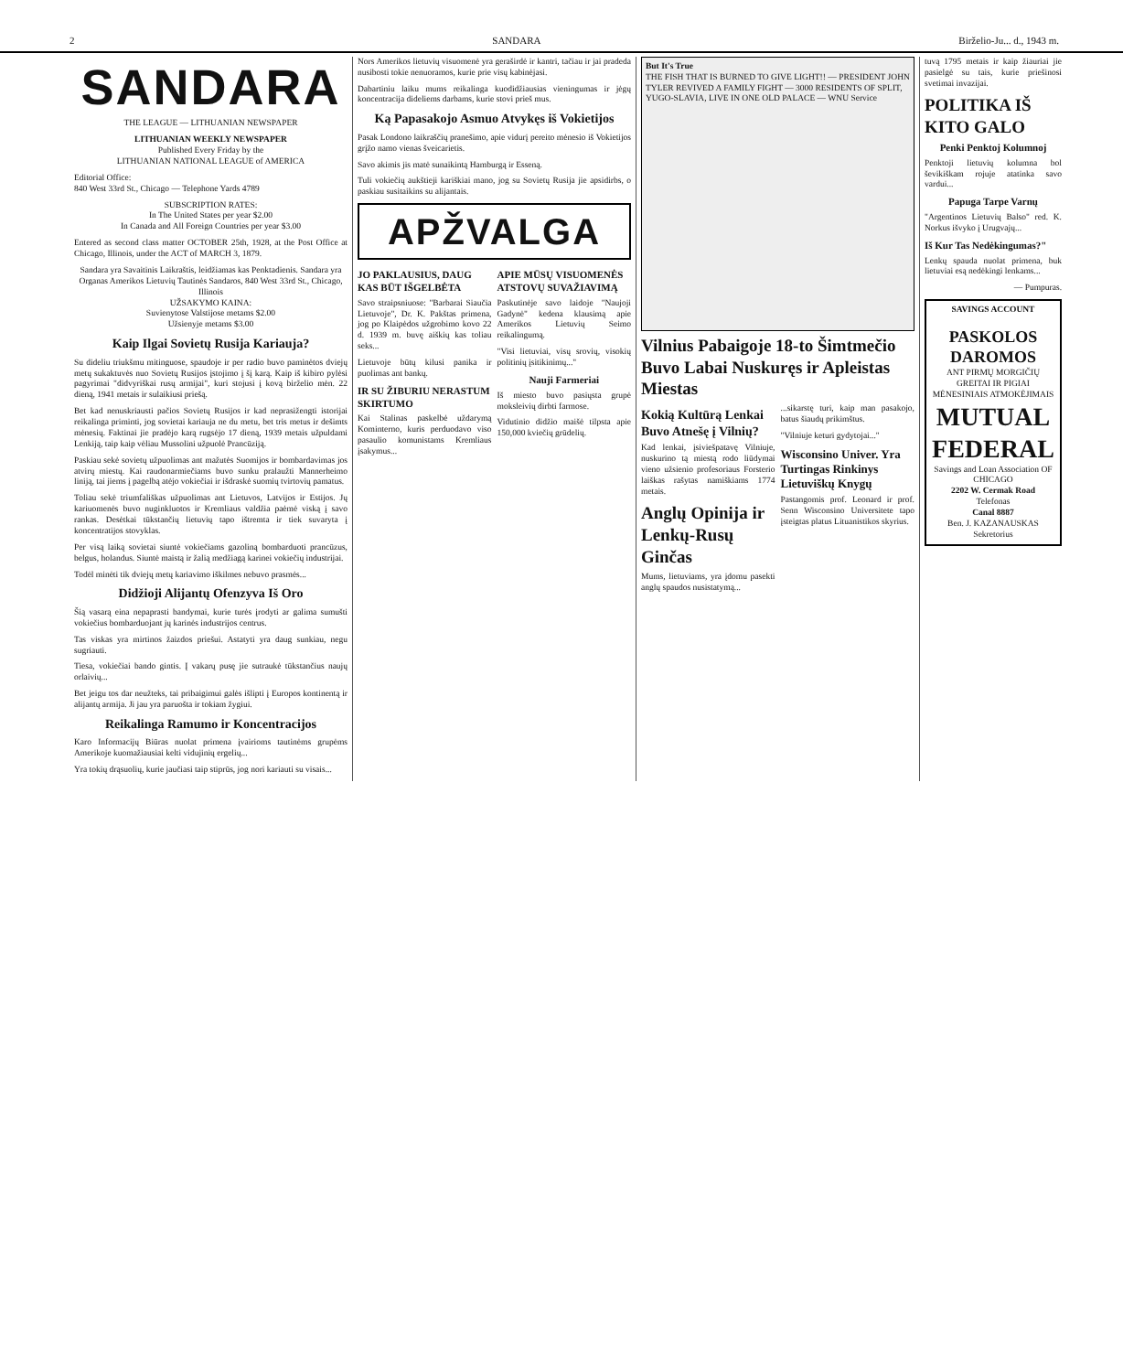2 SANDARA Birželio-Ju... d., 1943 m.
SANDARA
THE LEAGUE — LITHUANIAN NEWSPAPER
LITHUANIAN WEEKLY NEWSPAPER
Published Every Friday by the
LITHUANIAN NATIONAL LEAGUE of AMERICA
Editorial Office:
840 West 33rd St., Chicago — Telephone Yards 4789
SUBSCRIPTION RATES:
In The United States per year $2.00
In Canada and All Foreign Countries per year $3.00
Entered as second class matter OCTOBER 25th, 1928, at the Post Office at Chicago, Illinois, under the ACT of MARCH 3, 1879.
Sandara yra Savaitinis Laikraštis, leidžiamas kas Penktadienis. Sandara yra Organas Amerikos Lietuvių Tautinės Sandaros, 840 West 33rd St., Chicago, Illinois
UŽSAKYMO KAINA:
Suvienytose Valstijose metams $2.00
Užsienyje metams $3.00
Kaip Ilgai Sovietų Rusija Kariauja?
Su dideliu triukšmu mitinguose, spaudoje ir per radio buvo paminėtos dviejų metų sukaktuvės nuo Sovietų Rusijos įstojimo į šį karą. Kaip iš kibiro pylėsi pagyrimai "didvyriškai rusų armijai", kuri stojusi į kovą birželio mėn. 22 dieną, 1941 metais ir sulaikiusi priešą.
Bet kad nenuskriausti pačios Sovietų Rusijos ir kad neprasižengti istorijai reikalinga priminti, jog sovietai kariauja ne du metu, bet tris metus ir dešimts mėnesių. Faktinai jie pradėjo karą rugsėjo 17 dieną, 1939 metais užpuldami Lenkiją, taip kaip vėliau Mussolini užpuolė Prancūziją.
Paskiau sekė sovietų užpuolimas ant mažutės Suomijos ir bombardavimas jos atvirų miestų. Kai raudonarmiečiams buvo sunku pralaužti Mannerheimo liniją, tai jiems į pagelbą atėjo vokiečiai ir išdraskė suomių tvirtovių pamatus.
Toliau sekė triumfališkas užpuolimas ant Lietuvos, Latvijos ir Estijos. Jų kariuomenės buvo nuginkluotos ir Kremliaus valdžia paėmė viską į savo rankas. Desėtkai tūkstančių lietuvių tapo ištremta ir tiek suvaryta į koncentratijos stovyklas.
Per visą laiką sovietai siuntė vokiečiams gazoliną bombarduoti prancūzus, belgus, holandus. Siuntė maistą ir žalią medžiagą karinei vokiečių industrijai.
Todėl minėti tik dviejų metų kariavimo iškilmes nebuvo prasmės...
Didžioji Alijantų Ofenzyva Iš Oro
Šią vasarą eina nepaprasti bandymai, kurie turės įrodyti ar galima sumušti vokiečius bombarduojant jų karinės industrijos centrus.
Tas viskas yra mirtinos žaizdos priešui. Astatyti yra daug sunkiau, negu sugriauti.
Tiesa, vokiečiai bando gintis. Į vakarų pusę jie sutraukė tūkstančius naujų orlaivių...
Bet jeigu tos dar neužteks, tai pribaigimui galės išlipti į Europos kontinentą ir alijantų armija. Ji jau yra paruošta ir tokiam žygiui.
Reikalinga Ramumo ir Koncentracijos
Karo Informacijų Biūras nuolat primena įvairioms tautinėms grupėms Amerikoje kuomažiausiai kelti vidujinių ergelių...
Yra tokių drąsuolių, kurie jaučiasi taip stiprūs, jog nori kariauti su visais...
Nors Amerikos lietuvių visuomenė yra geraširdė ir kantri, tačiau ir jai pradeda nusibosti tokie nenuoramos, kurie prie visų kabinėjasi.
Dabartiniu laiku mums reikalinga kuodidžiausias vieningumas ir jėgų koncentracija dideliems darbams, kurie stovi prieš mus.
Ką Papasakojo Asmuo Atvykęs iš Vokietijos
Pasak Londono laikraščių pranešimo, apie vidurį pereito mėnesio iš Vokietijos grįžo namo vienas šveicarietis.
Savo akimis jis matė sunaikintą Hamburgą ir Esseną.
Tuli vokiečių aukštieji kariškiai mano, jog su Sovietų Rusija jie apsidirbs, o paskiau susitaikins su alijantais.
APŽVALGA
JO PAKLAUSIUS, DAUG KAS BŪT IŠGELBĖTA
Savo straipsniuose: "Barbarai Siaučia Lietuvoje", Dr. K. Pakštas primena, jog po Klaipėdos užgrobimo kovo 22 d. 1939 m. buvę aiškių kas toliau seks...
Lietuvoje būtų kilusi panika ir puolimas ant bankų.
IR SU ŽIBURIU NERASTUM SKIRTUMO
Kai Stalinas paskelbė uždarymą Kominterno, kuris perduodavo viso pasaulio komunistams Kremliaus įsakymus...
APIE MŪSŲ VISUOMENĖS ATSTOVŲ SUVAŽIAVIMĄ
Paskutinėje savo laidoje "Naujoji Gadynė" kedena klausimą apie Amerikos Lietuvių Seimo reikalingumą.
"Visi lietuviai, visų srovių, visokių politinių įsitikinimų..."
Nauji Farmeriai
Iš miesto buvo pasiųsta grupė moksleivių dirbti farmose.
Vidutinio didžio maišė tilpsta apie 150,000 kviečių grūdelių.
But It's True
THE FISH THAT IS BURNED TO GIVE LIGHT!! — PRESIDENT JOHN TYLER REVIVED A FAMILY FIGHT — 3000 RESIDENTS OF SPLIT, YUGO-SLAVIA, LIVE IN ONE OLD PALACE — WNU Service
Vilnius Pabaigoje 18-to Šimtmečio Buvo Labai Nuskuręs ir Apleistas Miestas
Kokią Kultūrą Lenkai Buvo Atnešę į Vilnių?
Kad lenkai, įsiviešpatavę Vilniuje, nuskurino tą miestą rodo liūdymai vieno užsienio profesoriaus Forsterio laiškas rašytas namiškiams 1774 metais.
Anglų Opinija ir Lenkų-Rusų Ginčas
Mums, lietuviams, yra įdomu pasekti anglų spaudos nusistatymą...
...sikarstę turi, kaip man pasakojo, batus šiaudų prikimštus.
"Vilniuje keturi gydytojai..."
Wisconsino Univer. Yra Turtingas Rinkinys Lietuviškų Knygų
Pastangomis prof. Leonard ir prof. Senn Wisconsino Universitete tapo įsteigtas platus Lituanistikos skyrius.
tuvą 1795 metais ir kaip žiauriai jie pasielgė su tais, kurie priešinosi svetimai invazijai.
POLITIKA IŠ KITO GALO
Penki Penktoj Kolumnoj
Penktoji lietuvių kolumna bol ševikiškam rojuje atatinka savo vardui...
Papuga Tarpe Varnų
"Argentinos Lietuvių Balso" red. K. Norkus išvyko į Urugvajų...
Iš Kur Tas Nedėkingumas?"
Lenkų spauda nuolat primena, buk lietuviai esą nedėkingi lenkams...
— Pumpuras.
SAVINGS ACCOUNT
PASKOLOS DAROMOS
ANT PIRMŲ MORGIČIŲ GREITAI IR PIGIAI MĖNESINIAIS ATMOKĖJIMAIS
MUTUAL FEDERAL
Savings and Loan Association OF CHICAGO
2202 W. Cermak Road
Telefonas
Canal 8887
Ben. J. KAZANAUSKAS Sekretorius